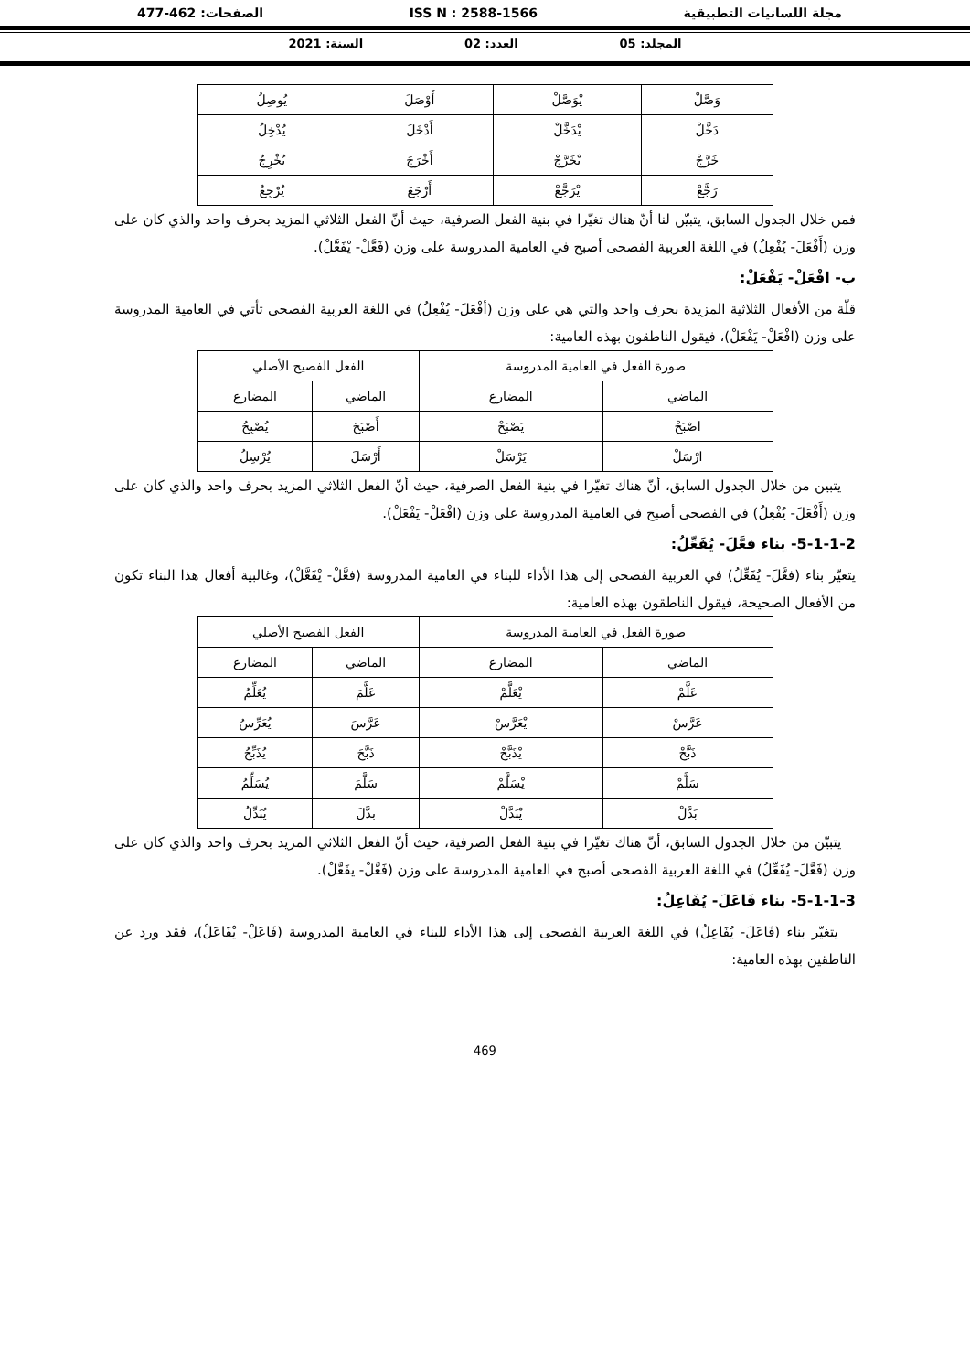مجلة اللسانيات التطبيقية ISS N : 2588-1566 الصفحات: 462-477
المجلد: 05 العدد: 02 السنة: 2021
| وَصَّلْ | يْوَصَّلْ | أَوْصَلَ | يُوصِلُ |
| دَخَّلْ | يْدَخَّلْ | أَدْخَلَ | يُدْخِلُ |
| خَرَّجْ | يْخَرَّجْ | أَخْرَجَ | يُخْرِجُ |
| رَجَّعْ | يْرَجَّعْ | أَرْجَعَ | يُرْجِعُ |
فمن خلال الجدول السابق، يتبيّن لنا أنّ هناك تغيّرا في بنية الفعل الصرفية، حيث أنّ الفعل الثلاثي المزيد بحرف واحد والذي كان على وزن (أَفْعَلَ- يُفْعِلُ) في اللغة العربية الفصحى أصبح في العامية المدروسة على وزن (فَعَّلْ- يْفَعَّلْ).
ب- افْعَلْ- يَفْعَلْ:
قلّة من الأفعال الثلاثية المزيدة بحرف واحد والتي هي على وزن (أفْعَلَ- يُفْعِلُ) في اللغة العربية الفصحى تأتي في العامية المدروسة على وزن (افْعَلْ- يَفْعَلْ)، فيقول الناطقون بهذه العامية:
| صورة الفعل في العامية المدروسة | | الفعل الفصيح الأصلي | |
| --- | --- | --- | --- |
| الماضي | المضارع | الماضي | المضارع |
| اصْبَحْ | يَصْبَحْ | أَصْبَحَ | يُصْبِحُ |
| ارْسَلْ | يَرْسَلْ | أَرْسَلَ | يُرْسِلُ |
يتبين من خلال الجدول السابق، أنّ هناك تغيّرا في بنية الفعل الصرفية، حيث أنّ الفعل الثلاثي المزيد بحرف واحد والذي كان على وزن (أَفْعَلَ- يُفْعِلُ) في الفصحى أصبح في العامية المدروسة على وزن (افْعَلْ- يَفْعَلْ).
5-1-1-2- بناء فعَّلَ- يُفَعِّلُ:
يتغيّر بناء (فعَّلَ- يُفَعِّلُ) في العربية الفصحى إلى هذا الأداء للبناء في العامية المدروسة (فعَّلْ- يْفَعَّلْ)، وغالبية أفعال هذا البناء تكون من الأفعال الصحيحة، فيقول الناطقون بهذه العامية:
| صورة الفعل في العامية المدروسة | | الفعل الفصيح الأصلي | |
| --- | --- | --- | --- |
| الماضي | المضارع | الماضي | المضارع |
| عَلَّمْ | يْعَلَّمْ | عَلَّمَ | يُعَلِّمُ |
| عَرَّسْ | يْعَرَّسْ | عَرَّسَ | يُعَرِّسُ |
| ذَبَّحْ | يْذَبَّحْ | ذَبَّحَ | يُذَبِّحُ |
| سَلَّمْ | يْسَلَّمْ | سَلَّمَ | يُسَلِّمُ |
| بَدَّلْ | يْبَدَّلْ | بدَّلَ | يُبَدِّلُ |
يتبيّن من خلال الجدول السابق، أنّ هناك تغيّرا في بنية الفعل الصرفية، حيث أنّ الفعل الثلاثي المزيد بحرف واحد والذي كان على وزن (فَعَّلَ- يُفَعِّلُ) في اللغة العربية الفصحى أصبح في العامية المدروسة على وزن (فَعَّلْ- يفَعَّلْ).
5-1-1-3- بناء فَاعَلَ- يُفَاعِلُ:
يتغيّر بناء (فَاعَلَ- يُفَاعِلُ) في اللغة العربية الفصحى إلى هذا الأداء للبناء في العامية المدروسة (فَاعَلْ- يْفَاعَلْ)، فقد ورد عن الناطقين بهذه العامية:
469